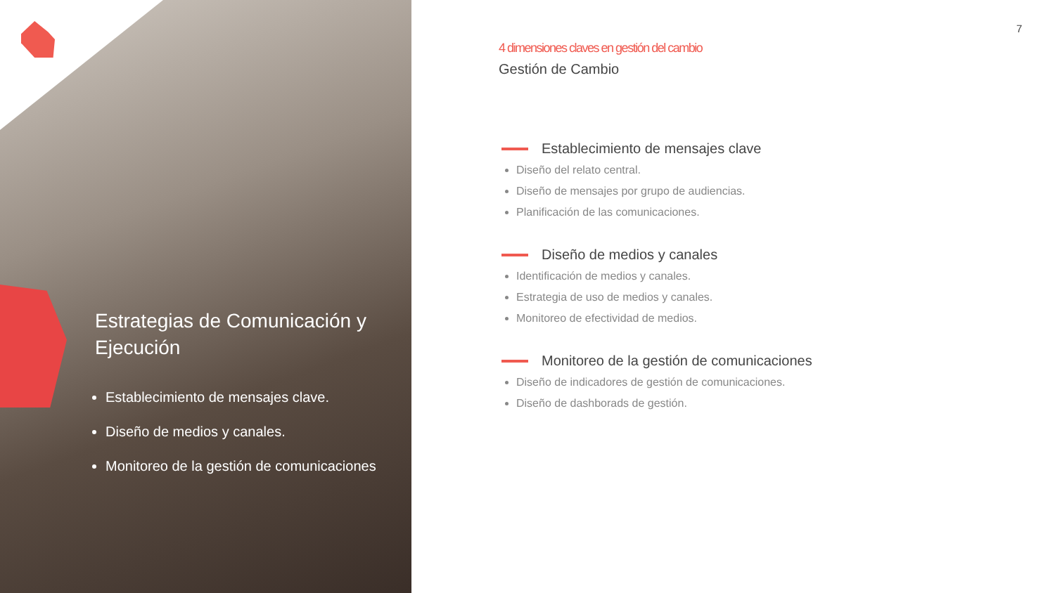Estrategias de Comunicación y Ejecución
Establecimiento de mensajes clave.
Diseño de medios y canales.
Monitoreo de la gestión de comunicaciones
7
4 dimensiones claves en gestión del cambio
Gestión de Cambio
Establecimiento de mensajes clave
Diseño del relato central.
Diseño de mensajes por grupo de audiencias.
Planificación de las comunicaciones.
Diseño de medios y canales
Identificación de medios y canales.
Estrategia de uso de medios y canales.
Monitoreo de efectividad de medios.
Monitoreo de la gestión de comunicaciones
Diseño de indicadores de gestión de comunicaciones.
Diseño de dashborads de gestión.